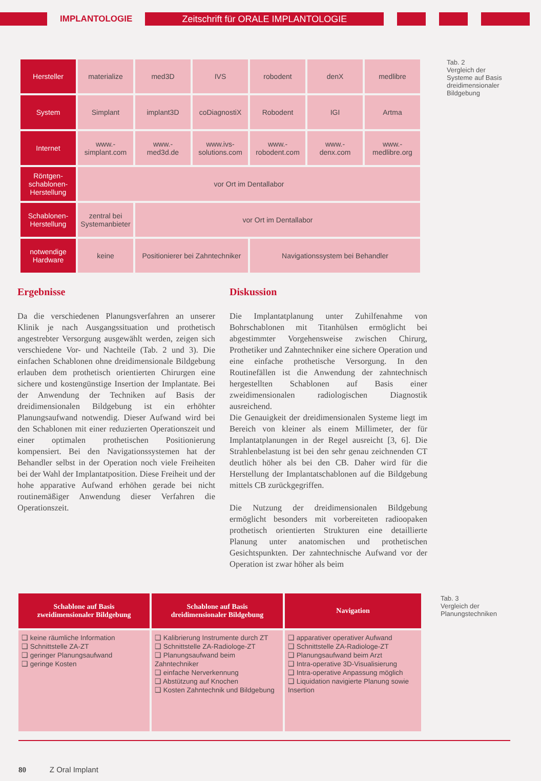IMPLANTOLOGIE
Zeitschrift für ORALE IMPLANTOLOGIE
| Hersteller | materialize | med3D | IVS | robodent | denX | medlibre |
| System | Simplant | implant3D | coDiagnostiX | Robodent | IGI | Artma |
| Internet | www.- simplant.com | www.- med3d.de | www.ivs- solutions.com | www.- robodent.com | www.- denx.com | www.- medlibre.org |
| Röntgen- schablonen- Herstellung | vor Ort im Dentallabor | | | | | |
| Schablonen- Herstellung | zentral bei Systemanbieter | vor Ort im Dentallabor | | | | |
| notwendige Hardware | keine | Positionierer bei Zahntechniker | | Navigationssystem bei Behandler | | |
Tab. 2
Vergleich der
Systeme auf Basis
dreidimensionaler
Bildgebung
Ergebnisse
Da die verschiedenen Planungsverfahren an unserer Klinik je nach Ausgangssituation und prothetisch angestrebter Versorgung ausgewählt werden, zeigen sich verschiedene Vor- und Nachteile (Tab. 2 und 3). Die einfachen Schablonen ohne dreidimensionale Bildgebung erlauben dem prothetisch orientierten Chirurgen eine sichere und kostengünstige Insertion der Implantate. Bei der Anwendung der Techniken auf Basis der dreidimensionalen Bildgebung ist ein erhöhter Planungsaufwand notwendig. Dieser Aufwand wird bei den Schablonen mit einer reduzierten Operationszeit und einer optimalen prothetischen Positionierung kompensiert. Bei den Navigationssystemen hat der Behandler selbst in der Operation noch viele Freiheiten bei der Wahl der Implantatposition. Diese Freiheit und der hohe apparative Aufwand erhöhen gerade bei nicht routinemäßiger Anwendung dieser Verfahren die Operationszeit.
Diskussion
Die Implantatplanung unter Zuhilfenahme von Bohrschablonen mit Titanhülsen ermöglicht bei abgestimmter Vorgehensweise zwischen Chirurg, Prothetiker und Zahntechniker eine sichere Operation und eine einfache prothetische Versorgung. In den Routinefällen ist die Anwendung der zahntechnisch hergestellten Schablonen auf Basis einer zweidimensionalen radiologischen Diagnostik ausreichend.
Die Genauigkeit der dreidimensionalen Systeme liegt im Bereich von kleiner als einem Millimeter, der für Implantatplanungen in der Regel ausreicht [3, 6]. Die Strahlenbelastung ist bei den sehr genau zeichnenden CT deutlich höher als bei den CB. Daher wird für die Herstellung der Implantatschablonen auf die Bildgebung mittels CB zurückgegriffen.
Die Nutzung der dreidimensionalen Bildgebung ermöglicht besonders mit vorbereiteten radioopaken prothetisch orientierten Strukturen eine detaillierte Planung unter anatomischen und prothetischen Gesichtspunkten. Der zahntechnische Aufwand vor der Operation ist zwar höher als beim
| Schablone auf Basis zweidimensionaler Bildgebung | Schablone auf Basis dreidimensionaler Bildgebung | Navigation |
| --- | --- | --- |
| ❑ keine räumliche Information ❑ Schnittstelle ZA-ZT ❑ geringer Planungsaufwand ❑ geringe Kosten | ❑ Kalibrierung Instrumente durch ZT ❑ Schnittstelle ZA-Radiologe-ZT ❑ Planungsaufwand beim Zahntechniker ❑ einfache Nerverkennung ❑ Abstützung auf Knochen ❑ Kosten Zahntechnik und Bildgebung | ❑ apparativer operativer Aufwand ❑ Schnittstelle ZA-Radiologe-ZT ❑ Planungsaufwand beim Arzt ❑ Intra-operative 3D-Visualisierung ❑ Intra-operative Anpassung möglich ❑ Liquidation navigierte Planung sowie Insertion |
Tab. 3
Vergleich der
Planungstechniken
80 Z Oral Implant